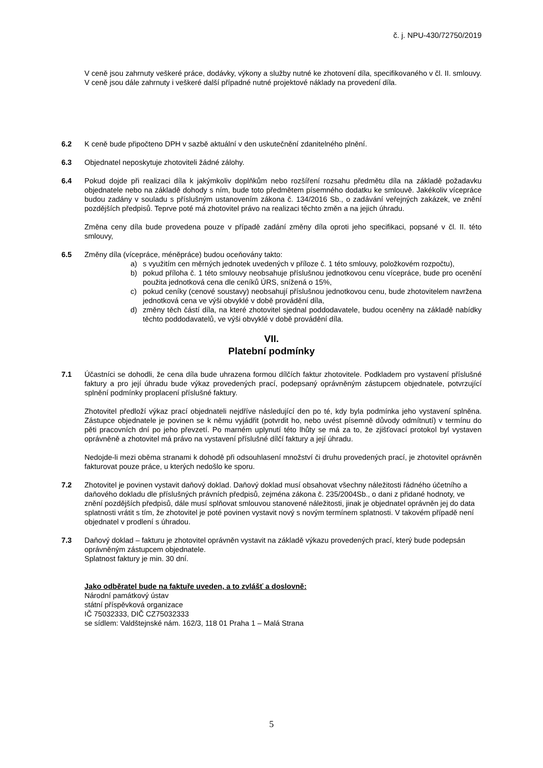č. j. NPU-430/72750/2019
V ceně jsou zahrnuty veškeré práce, dodávky, výkony a služby nutné ke zhotovení díla, specifikovaného v čl. II. smlouvy. V ceně jsou dále zahrnuty i veškeré další případné nutné projektové náklady na provedení díla.
6.2 K ceně bude připočteno DPH v sazbě aktuální v den uskutečnění zdanitelného plnění.
6.3 Objednatel neposkytuje zhotoviteli žádné zálohy.
6.4 Pokud dojde při realizaci díla k jakýmkoliv doplňkům nebo rozšíření rozsahu předmětu díla na základě požadavku objednatele nebo na základě dohody s ním, bude toto předmětem písemného dodatku ke smlouvě. Jakékoliv vícepráce budou zadány v souladu s příslušným ustanovením zákona č. 134/2016 Sb., o zadávání veřejných zakázek, ve znění pozdějších předpisů. Teprve poté má zhotovitel právo na realizaci těchto změn a na jejich úhradu.
Změna ceny díla bude provedena pouze v případě zadání změny díla oproti jeho specifikaci, popsané v čl. II. této smlouvy,
6.5 Změny díla (vícepráce, méněpráce) budou oceňovány takto:
a) s využitím cen měrných jednotek uvedených v příloze č. 1 této smlouvy, položkovém rozpočtu),
b) pokud příloha č. 1 této smlouvy neobsahuje příslušnou jednotkovou cenu vícepráce, bude pro ocenění použita jednotková cena dle ceníků ÚRS, snížená o 15%,
c) pokud ceníky (cenové soustavy) neobsahují příslušnou jednotkovou cenu, bude zhotovitelem navržena jednotková cena ve výši obvyklé v době provádění díla,
d) změny těch částí díla, na které zhotovitel sjednal poddodavatele, budou oceněny na základě nabídky těchto poddodavatelů, ve výši obvyklé v době provádění díla.
VII.
Platební podmínky
7.1 Účastníci se dohodli, že cena díla bude uhrazena formou dílčích faktur zhotovitele. Podkladem pro vystavení příslušné faktury a pro její úhradu bude výkaz provedených prací, podepsaný oprávněným zástupcem objednatele, potvrzující splnění podmínky proplacení příslušné faktury.
Zhotovitel předloží výkaz prací objednateli nejdříve následující den po té, kdy byla podmínka jeho vystavení splněna. Zástupce objednatele je povinen se k němu vyjádřit (potvrdit ho, nebo uvést písemně důvody odmítnutí) v termínu do pěti pracovních dní po jeho převzetí. Po marném uplynutí této lhůty se má za to, že zjišťovací protokol byl vystaven oprávněně a zhotovitel má právo na vystavení příslušné dílčí faktury a její úhradu.
Nedojde-li mezi oběma stranami k dohodě při odsouhlasení množství či druhu provedených prací, je zhotovitel oprávněn fakturovat pouze práce, u kterých nedošlo ke sporu.
7.2 Zhotovitel je povinen vystavit daňový doklad. Daňový doklad musí obsahovat všechny náležitosti řádného účetního a daňového dokladu dle příslušných právních předpisů, zejména zákona č. 235/2004Sb., o dani z přidané hodnoty, ve znění pozdějších předpisů, dále musí splňovat smlouvou stanovené náležitosti, jinak je objednatel oprávněn jej do data splatnosti vrátit s tím, že zhotovitel je poté povinen vystavit nový s novým termínem splatnosti. V takovém případě není objednatel v prodlení s úhradou.
7.3 Daňový doklad – fakturu je zhotovitel oprávněn vystavit na základě výkazu provedených prací, který bude podepsán oprávněným zástupcem objednatele.
Splatnost faktury je min. 30 dní.
Jako odběratel bude na faktuře uveden, a to zvlášť a doslovně:
Národní památkový ústav
státní příspěvková organizace
IČ 75032333, DIČ CZ75032333
se sídlem: Valdštejnské nám. 162/3, 118 01 Praha 1 – Malá Strana
5